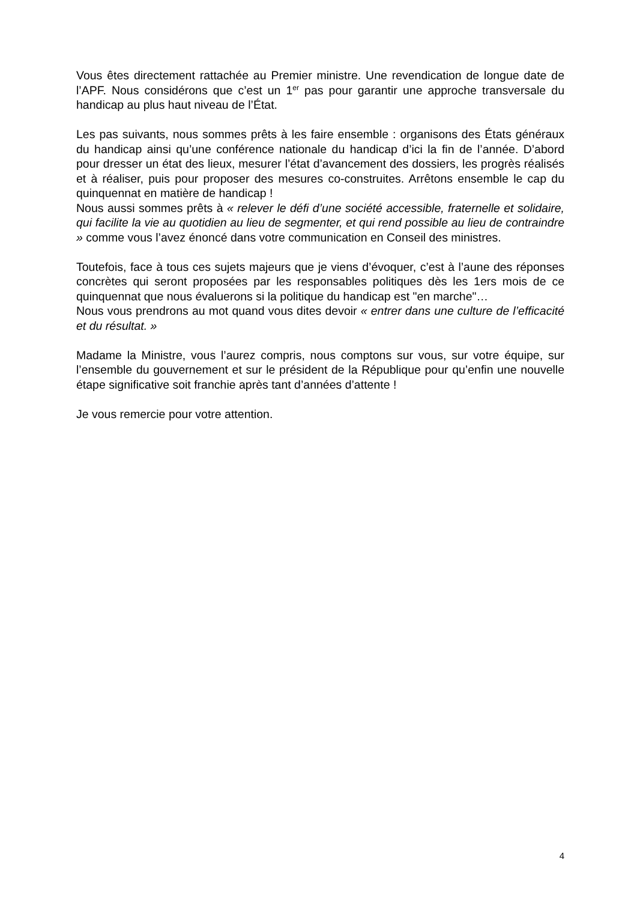Vous êtes directement rattachée au Premier ministre. Une revendication de longue date de l’APF. Nous considérons que c’est un 1<sup>er</sup> pas pour garantir une approche transversale du handicap au plus haut niveau de l’État.
Les pas suivants, nous sommes prêts à les faire ensemble : organisons des États généraux du handicap ainsi qu’une conférence nationale du handicap d’ici la fin de l’année. D’abord pour dresser un état des lieux, mesurer l’état d’avancement des dossiers, les progrès réalisés et à réaliser, puis pour proposer des mesures co-construites. Arrêtons ensemble le cap du quinquennat en matière de handicap !
Nous aussi sommes prêts à « relever le défi d’une société accessible, fraternelle et solidaire, qui facilite la vie au quotidien au lieu de segmenter, et qui rend possible au lieu de contraindre » comme vous l’avez énoncé dans votre communication en Conseil des ministres.
Toutefois, face à tous ces sujets majeurs que je viens d’évoquer, c’est à l’aune des réponses concrètes qui seront proposées par les responsables politiques dès les 1ers mois de ce quinquennat que nous évaluerons si la politique du handicap est "en marche"…
Nous vous prendrons au mot quand vous dites devoir « entrer dans une culture de l’efficacité et du résultat. »
Madame la Ministre, vous l’aurez compris, nous comptons sur vous, sur votre équipe, sur l’ensemble du gouvernement et sur le président de la République pour qu’enfin une nouvelle étape significative soit franchie après tant d’années d’attente !
Je vous remercie pour votre attention.
4